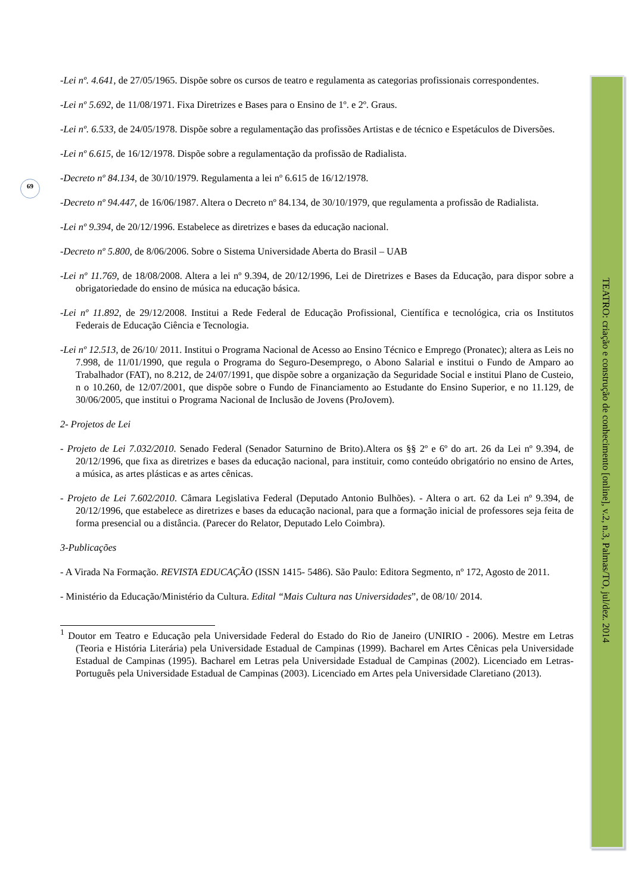69
-Lei nº. 4.641, de 27/05/1965. Dispõe sobre os cursos de teatro e regulamenta as categorias profissionais correspondentes.
-Lei nº 5.692, de 11/08/1971. Fixa Diretrizes e Bases para o Ensino de 1º. e 2º. Graus.
-Lei nº. 6.533, de 24/05/1978. Dispõe sobre a regulamentação das profissões Artistas e de técnico e Espetáculos de Diversões.
-Lei nº 6.615, de 16/12/1978. Dispõe sobre a regulamentação da profissão de Radialista.
-Decreto nº 84.134, de 30/10/1979. Regulamenta a lei nº 6.615 de 16/12/1978.
-Decreto nº 94.447, de 16/06/1987. Altera o Decreto nº 84.134, de 30/10/1979, que regulamenta a profissão de Radialista.
-Lei nº 9.394, de 20/12/1996. Estabelece as diretrizes e bases da educação nacional.
-Decreto nº 5.800, de 8/06/2006. Sobre o Sistema Universidade Aberta do Brasil – UAB
-Lei nº 11.769, de 18/08/2008. Altera a lei nº 9.394, de 20/12/1996, Lei de Diretrizes e Bases da Educação, para dispor sobre a obrigatoriedade do ensino de música na educação básica.
-Lei nº 11.892, de 29/12/2008. Institui a Rede Federal de Educação Profissional, Científica e tecnológica, cria os Institutos Federais de Educação Ciência e Tecnologia.
-Lei nº 12.513, de 26/10/ 2011. Institui o Programa Nacional de Acesso ao Ensino Técnico e Emprego (Pronatec); altera as Leis no 7.998, de 11/01/1990, que regula o Programa do Seguro-Desemprego, o Abono Salarial e institui o Fundo de Amparo ao Trabalhador (FAT), no 8.212, de 24/07/1991, que dispõe sobre a organização da Seguridade Social e institui Plano de Custeio, n o 10.260, de 12/07/2001, que dispõe sobre o Fundo de Financiamento ao Estudante do Ensino Superior, e no 11.129, de 30/06/2005, que institui o Programa Nacional de Inclusão de Jovens (ProJovem).
2- Projetos de Lei
- Projeto de Lei 7.032/2010. Senado Federal (Senador Saturnino de Brito).Altera os §§ 2º e 6º do art. 26 da Lei nº 9.394, de 20/12/1996, que fixa as diretrizes e bases da educação nacional, para instituir, como conteúdo obrigatório no ensino de Artes, a música, as artes plásticas e as artes cênicas.
- Projeto de Lei 7.602/2010. Câmara Legislativa Federal (Deputado Antonio Bulhões). - Altera o art. 62 da Lei nº 9.394, de 20/12/1996, que estabelece as diretrizes e bases da educação nacional, para que a formação inicial de professores seja feita de forma presencial ou a distância. (Parecer do Relator, Deputado Lelo Coimbra).
3-Publicações
- A Virada Na Formação. REVISTA EDUCAÇÃO (ISSN 1415- 5486). São Paulo: Editora Segmento, nº 172, Agosto de 2011.
- Ministério da Educação/Ministério da Cultura. Edital “Mais Cultura nas Universidades”, de 08/10/ 2014.
<sup>1</sup> Doutor em Teatro e Educação pela Universidade Federal do Estado do Rio de Janeiro (UNIRIO - 2006). Mestre em Letras (Teoria e História Literária) pela Universidade Estadual de Campinas (1999). Bacharel em Artes Cênicas pela Universidade Estadual de Campinas (1995). Bacharel em Letras pela Universidade Estadual de Campinas (2002). Licenciado em Letras-Português pela Universidade Estadual de Campinas (2003). Licenciado em Artes pela Universidade Claretiano (2013).
TEATRO: criação e construção de conhecimento [online], v.2, n.3, Palmas/TO, jul/dez. 2014